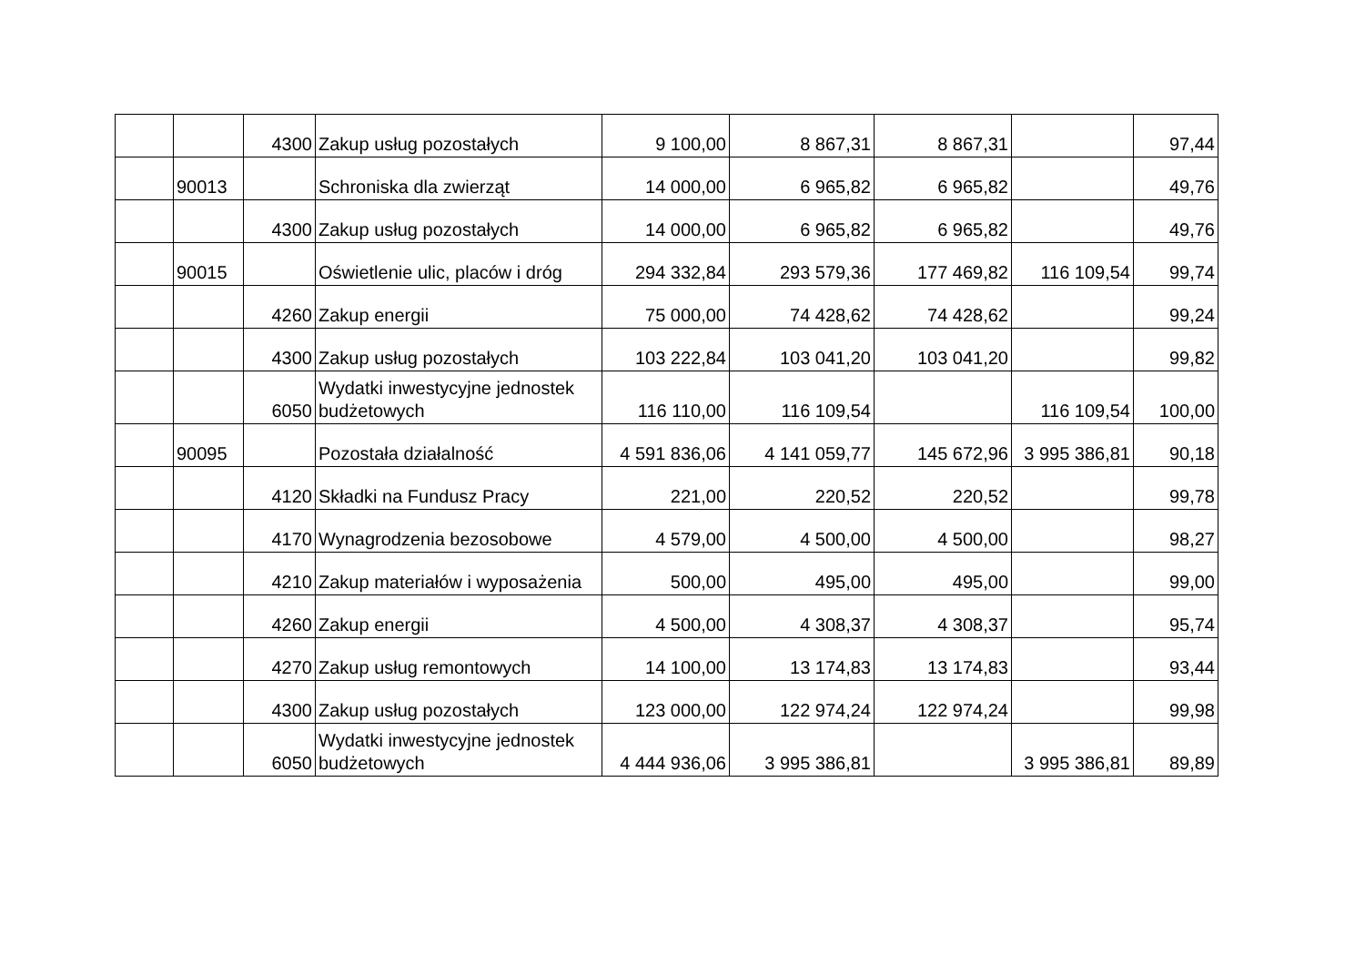| | | 4300 | Zakup usług pozostałych | 9 100,00 | 8 867,31 | 8 867,31 | | 97,44 |
| | 90013 | | Schroniska dla zwierząt | 14 000,00 | 6 965,82 | 6 965,82 | | 49,76 |
| | | 4300 | Zakup usług pozostałych | 14 000,00 | 6 965,82 | 6 965,82 | | 49,76 |
| | 90015 | | Oświetlenie ulic, placów i dróg | 294 332,84 | 293 579,36 | 177 469,82 | 116 109,54 | 99,74 |
| | | 4260 | Zakup energii | 75 000,00 | 74 428,62 | 74 428,62 | | 99,24 |
| | | 4300 | Zakup usług pozostałych | 103 222,84 | 103 041,20 | 103 041,20 | | 99,82 |
| | | 6050 | Wydatki inwestycyjne jednostek budżetowych | 116 110,00 | 116 109,54 | | 116 109,54 | 100,00 |
| | 90095 | | Pozostała działalność | 4 591 836,06 | 4 141 059,77 | 145 672,96 | 3 995 386,81 | 90,18 |
| | | 4120 | Składki na Fundusz Pracy | 221,00 | 220,52 | 220,52 | | 99,78 |
| | | 4170 | Wynagrodzenia bezosobowe | 4 579,00 | 4 500,00 | 4 500,00 | | 98,27 |
| | | 4210 | Zakup materiałów i wyposażenia | 500,00 | 495,00 | 495,00 | | 99,00 |
| | | 4260 | Zakup energii | 4 500,00 | 4 308,37 | 4 308,37 | | 95,74 |
| | | 4270 | Zakup usług remontowych | 14 100,00 | 13 174,83 | 13 174,83 | | 93,44 |
| | | 4300 | Zakup usług pozostałych | 123 000,00 | 122 974,24 | 122 974,24 | | 99,98 |
| | | 6050 | Wydatki inwestycyjne jednostek budżetowych | 4 444 936,06 | 3 995 386,81 | | 3 995 386,81 | 89,89 |